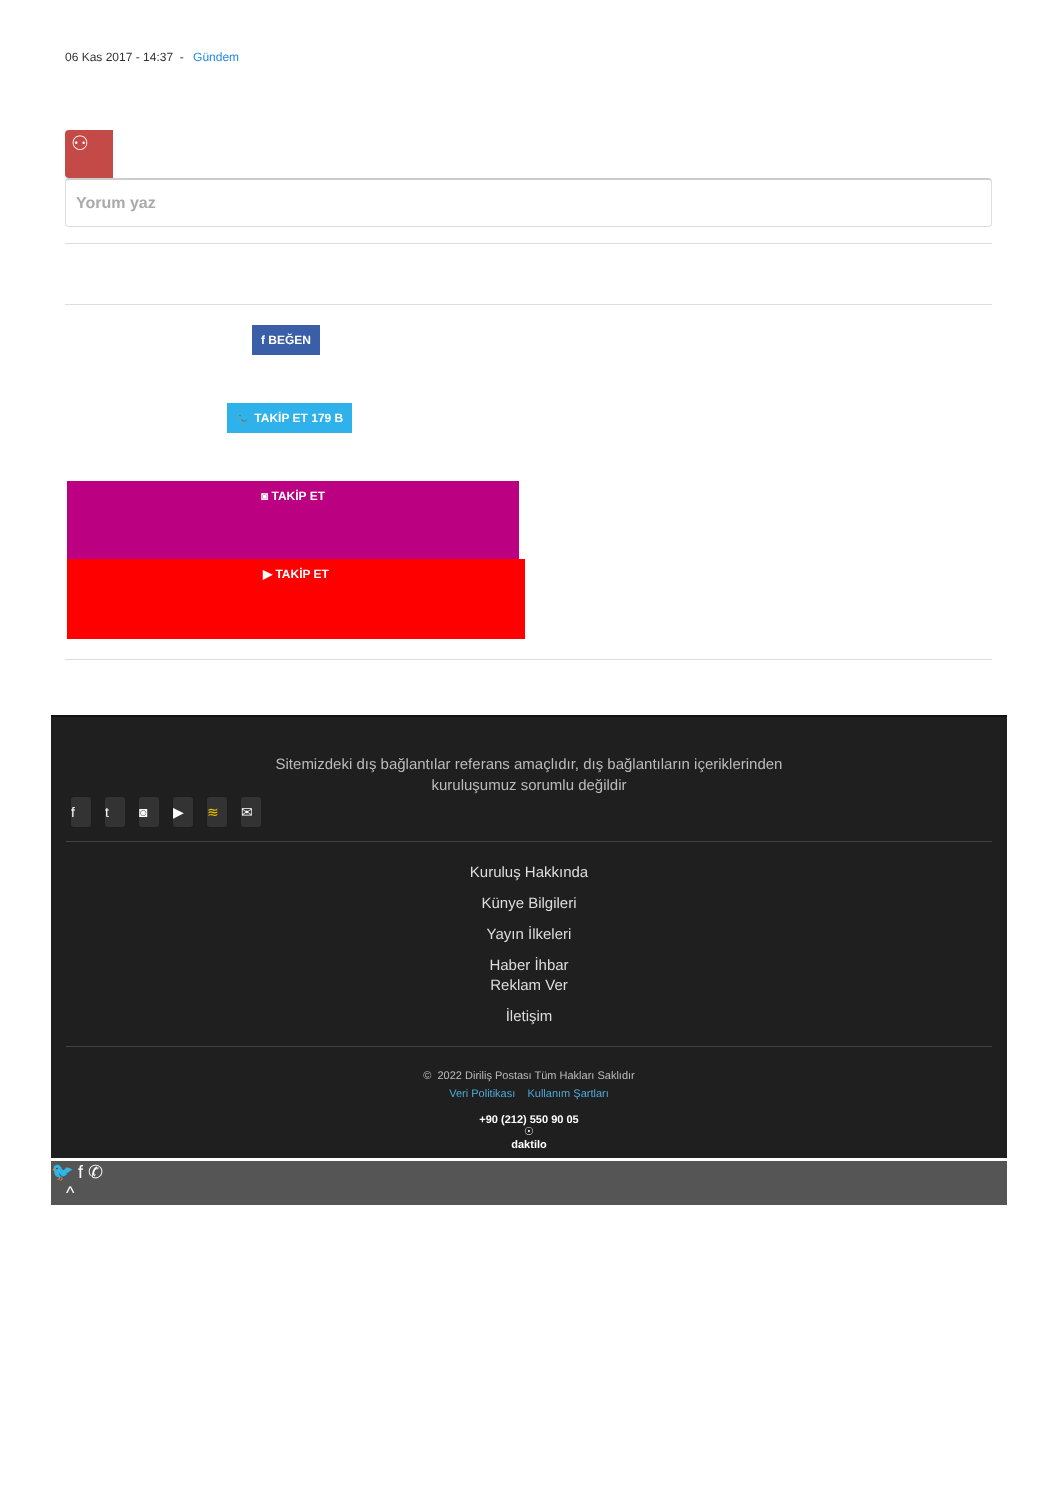06 Kas 2017 - 14:37 - Gündem
⚇
Yorum yaz
f BEĞEN
🐦 TAKİP ET 179 B
◙ TAKİP ET
▶ TAKİP ET
Sitemizdeki dış bağlantılar referans amaçlıdır, dış bağlantıların içeriklerinden kuruluşumuz sorumlu değildir
ft ◙ ▶ ≋ ✉
Kuruluş Hakkında
Künye Bilgileri
Yayın İlkeleri
Haber İhbar
Reklam Ver
İletişim
© 2022 Diriliş Postası Tüm Hakları Saklıdır
Veri Politikası Kullanım Şartları
+90 (212) 550 90 05
☉
daktilo
🐦 f ✆
^